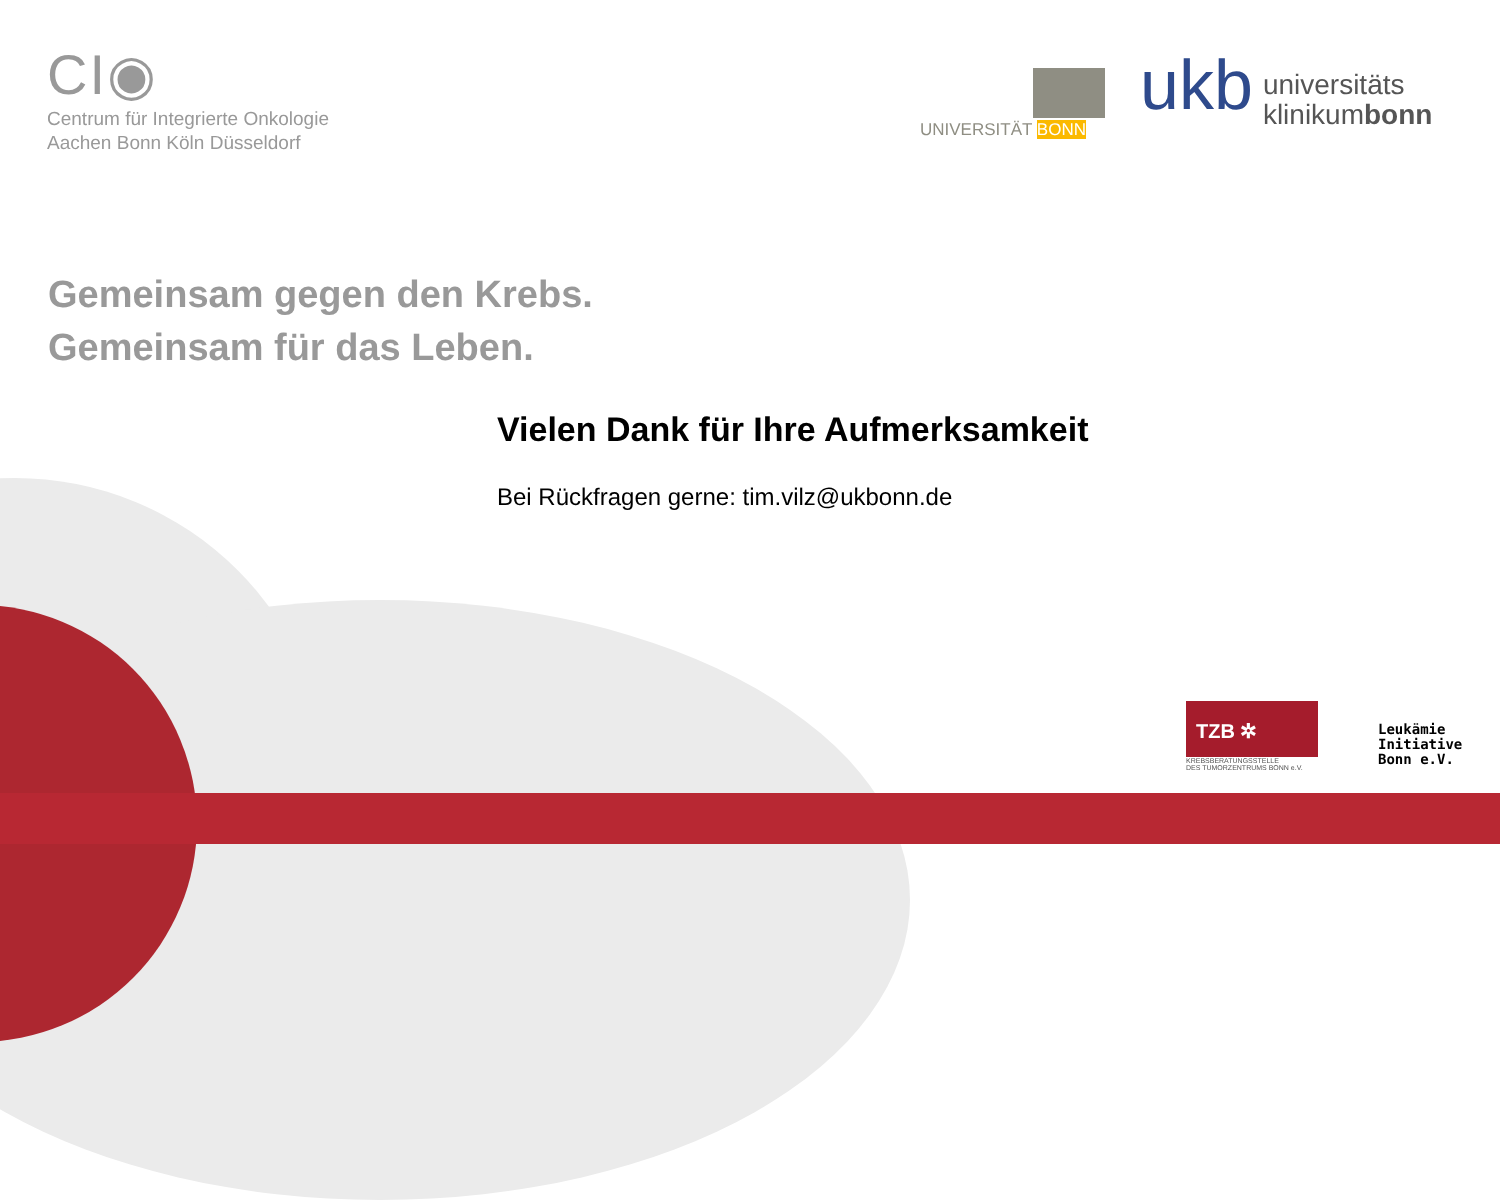CI◉
Centrum für Integrierte Onkologie
Aachen Bonn Köln Düsseldorf
UNIVERSITÄT BONN
ukb universitäts
klinikumbonn
Gemeinsam gegen den Krebs.
Gemeinsam für das Leben.
Vielen Dank für Ihre Aufmerksamkeit
Bei Rückfragen gerne: tim.vilz@ukbonn.de
TZB ✲
KREBSBERATUNGSSTELLE
DES TUMORZENTRUMS BONN e.V.
Leukämie
Initiative
Bonn e.V.